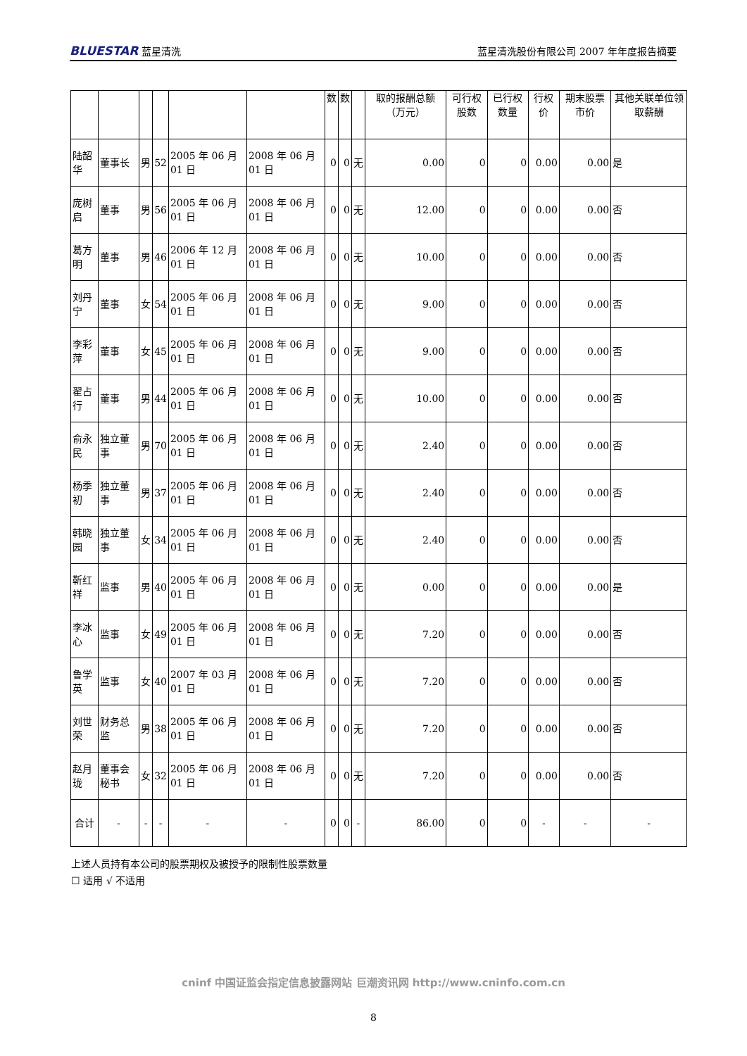BLUESTAR 蓝星清洗
蓝星清洗股份有限公司 2007 年年度报告摘要
| | | | | | | 数 | 数 | | 取的报酬总额（万元） | 可行权股数 | 已行权数量 | 行权价 | 期末股票市价 | 其他关联单位领取薪酬 |
| --- | --- | --- | --- | --- | --- | --- | --- | --- | --- | --- | --- | --- | --- | --- |
| 陆韶华 | 董事长 | 男 | 52 | 2005 年 06 月 01 日 | 2008 年 06 月 01 日 | 0 | 0 | 无 | 0.00 | 0 | 0 | 0.00 | 0.00 | 是 |
| 庞树启 | 董事 | 男 | 56 | 2005 年 06 月 01 日 | 2008 年 06 月 01 日 | 0 | 0 | 无 | 12.00 | 0 | 0 | 0.00 | 0.00 | 否 |
| 葛方明 | 董事 | 男 | 46 | 2006 年 12 月 01 日 | 2008 年 06 月 01 日 | 0 | 0 | 无 | 10.00 | 0 | 0 | 0.00 | 0.00 | 否 |
| 刘丹宁 | 董事 | 女 | 54 | 2005 年 06 月 01 日 | 2008 年 06 月 01 日 | 0 | 0 | 无 | 9.00 | 0 | 0 | 0.00 | 0.00 | 否 |
| 李彩萍 | 董事 | 女 | 45 | 2005 年 06 月 01 日 | 2008 年 06 月 01 日 | 0 | 0 | 无 | 9.00 | 0 | 0 | 0.00 | 0.00 | 否 |
| 翟占行 | 董事 | 男 | 44 | 2005 年 06 月 01 日 | 2008 年 06 月 01 日 | 0 | 0 | 无 | 10.00 | 0 | 0 | 0.00 | 0.00 | 否 |
| 俞永民 | 独立董事 | 男 | 70 | 2005 年 06 月 01 日 | 2008 年 06 月 01 日 | 0 | 0 | 无 | 2.40 | 0 | 0 | 0.00 | 0.00 | 否 |
| 杨季初 | 独立董事 | 男 | 37 | 2005 年 06 月 01 日 | 2008 年 06 月 01 日 | 0 | 0 | 无 | 2.40 | 0 | 0 | 0.00 | 0.00 | 否 |
| 韩晓园 | 独立董事 | 女 | 34 | 2005 年 06 月 01 日 | 2008 年 06 月 01 日 | 0 | 0 | 无 | 2.40 | 0 | 0 | 0.00 | 0.00 | 否 |
| 靳红祥 | 监事 | 男 | 40 | 2005 年 06 月 01 日 | 2008 年 06 月 01 日 | 0 | 0 | 无 | 0.00 | 0 | 0 | 0.00 | 0.00 | 是 |
| 李冰心 | 监事 | 女 | 49 | 2005 年 06 月 01 日 | 2008 年 06 月 01 日 | 0 | 0 | 无 | 7.20 | 0 | 0 | 0.00 | 0.00 | 否 |
| 鲁学英 | 监事 | 女 | 40 | 2007 年 03 月 01 日 | 2008 年 06 月 01 日 | 0 | 0 | 无 | 7.20 | 0 | 0 | 0.00 | 0.00 | 否 |
| 刘世荣 | 财务总监 | 男 | 38 | 2005 年 06 月 01 日 | 2008 年 06 月 01 日 | 0 | 0 | 无 | 7.20 | 0 | 0 | 0.00 | 0.00 | 否 |
| 赵月珑 | 董事会秘书 | 女 | 32 | 2005 年 06 月 01 日 | 2008 年 06 月 01 日 | 0 | 0 | 无 | 7.20 | 0 | 0 | 0.00 | 0.00 | 否 |
| 合计 | - | - | - | - | - | 0 | 0 | - | 86.00 | 0 | 0 | - | - | - |
上述人员持有本公司的股票期权及被授予的限制性股票数量
☐ 适用 √ 不适用
cninf 中国证监会指定信息披露网站 巨潮资讯网 http://www.cninfo.com.cn
8